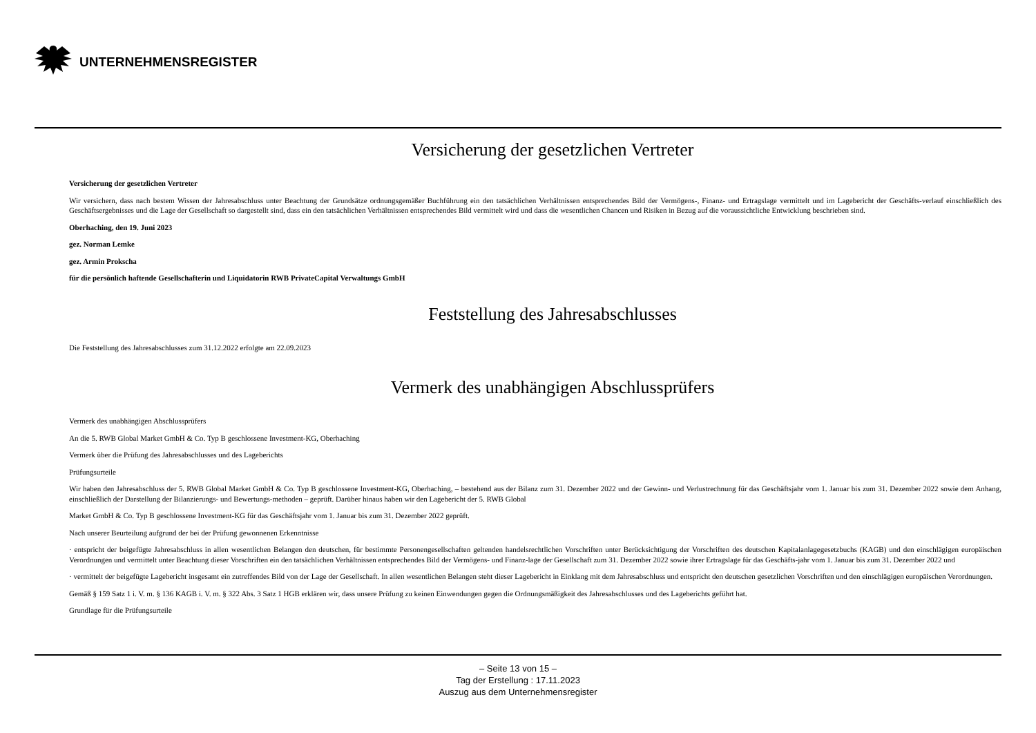UNTERNEHMENSREGISTER
Versicherung der gesetzlichen Vertreter
Versicherung der gesetzlichen Vertreter
Wir versichern, dass nach bestem Wissen der Jahresabschluss unter Beachtung der Grundsätze ordnungsgemäßer Buchführung ein den tatsächlichen Verhältnissen entsprechendes Bild der Vermögens-, Finanz- und Ertragslage vermittelt und im Lagebericht der Geschäfts-verlauf einschließlich des Geschäftsergebnisses und die Lage der Gesellschaft so dargestellt sind, dass ein den tatsächlichen Verhältnissen entsprechendes Bild vermittelt wird und dass die wesentlichen Chancen und Risiken in Bezug auf die voraussichtliche Entwicklung beschrieben sind.
Oberhaching, den 19. Juni 2023
gez. Norman Lemke
gez. Armin Prokscha
für die persönlich haftende Gesellschafterin und Liquidatorin RWB PrivateCapital Verwaltungs GmbH
Feststellung des Jahresabschlusses
Die Feststellung des Jahresabschlusses zum 31.12.2022 erfolgte am 22.09.2023
Vermerk des unabhängigen Abschlussprüfers
Vermerk des unabhängigen Abschlussprüfers
An die 5. RWB Global Market GmbH & Co. Typ B geschlossene Investment-KG, Oberhaching
Vermerk über die Prüfung des Jahresabschlusses und des Lageberichts
Prüfungsurteile
Wir haben den Jahresabschluss der 5. RWB Global Market GmbH & Co. Typ B geschlossene Investment-KG, Oberhaching, – bestehend aus der Bilanz zum 31. Dezember 2022 und der Gewinn- und Verlustrechnung für das Geschäftsjahr vom 1. Januar bis zum 31. Dezember 2022 sowie dem Anhang, einschließlich der Darstellung der Bilanzierungs- und Bewertungs-methoden – geprüft. Darüber hinaus haben wir den Lagebericht der 5. RWB Global
Market GmbH & Co. Typ B geschlossene Investment-KG für das Geschäftsjahr vom 1. Januar bis zum 31. Dezember 2022 geprüft.
Nach unserer Beurteilung aufgrund der bei der Prüfung gewonnenen Erkenntnisse
· entspricht der beigefügte Jahresabschluss in allen wesentlichen Belangen den deutschen, für bestimmte Personengesellschaften geltenden handelsrechtlichen Vorschriften unter Berücksichtigung der Vorschriften des deutschen Kapitalanlagegesetzbuchs (KAGB) und den einschlägigen europäischen Verordnungen und vermittelt unter Beachtung dieser Vorschriften ein den tatsächlichen Verhältnissen entsprechendes Bild der Vermögens- und Finanz-lage der Gesellschaft zum 31. Dezember 2022 sowie ihrer Ertragslage für das Geschäfts-jahr vom 1. Januar bis zum 31. Dezember 2022 und
· vermittelt der beigefügte Lagebericht insgesamt ein zutreffendes Bild von der Lage der Gesellschaft. In allen wesentlichen Belangen steht dieser Lagebericht in Einklang mit dem Jahresabschluss und entspricht den deutschen gesetzlichen Vorschriften und den einschlägigen europäischen Verordnungen.
Gemäß § 159 Satz 1 i. V. m. § 136 KAGB i. V. m. § 322 Abs. 3 Satz 1 HGB erklären wir, dass unsere Prüfung zu keinen Einwendungen gegen die Ordnungsmäßigkeit des Jahresabschlusses und des Lageberichts geführt hat.
Grundlage für die Prüfungsurteile
– Seite 13 von 15 –
Tag der Erstellung : 17.11.2023
Auszug aus dem Unternehmensregister